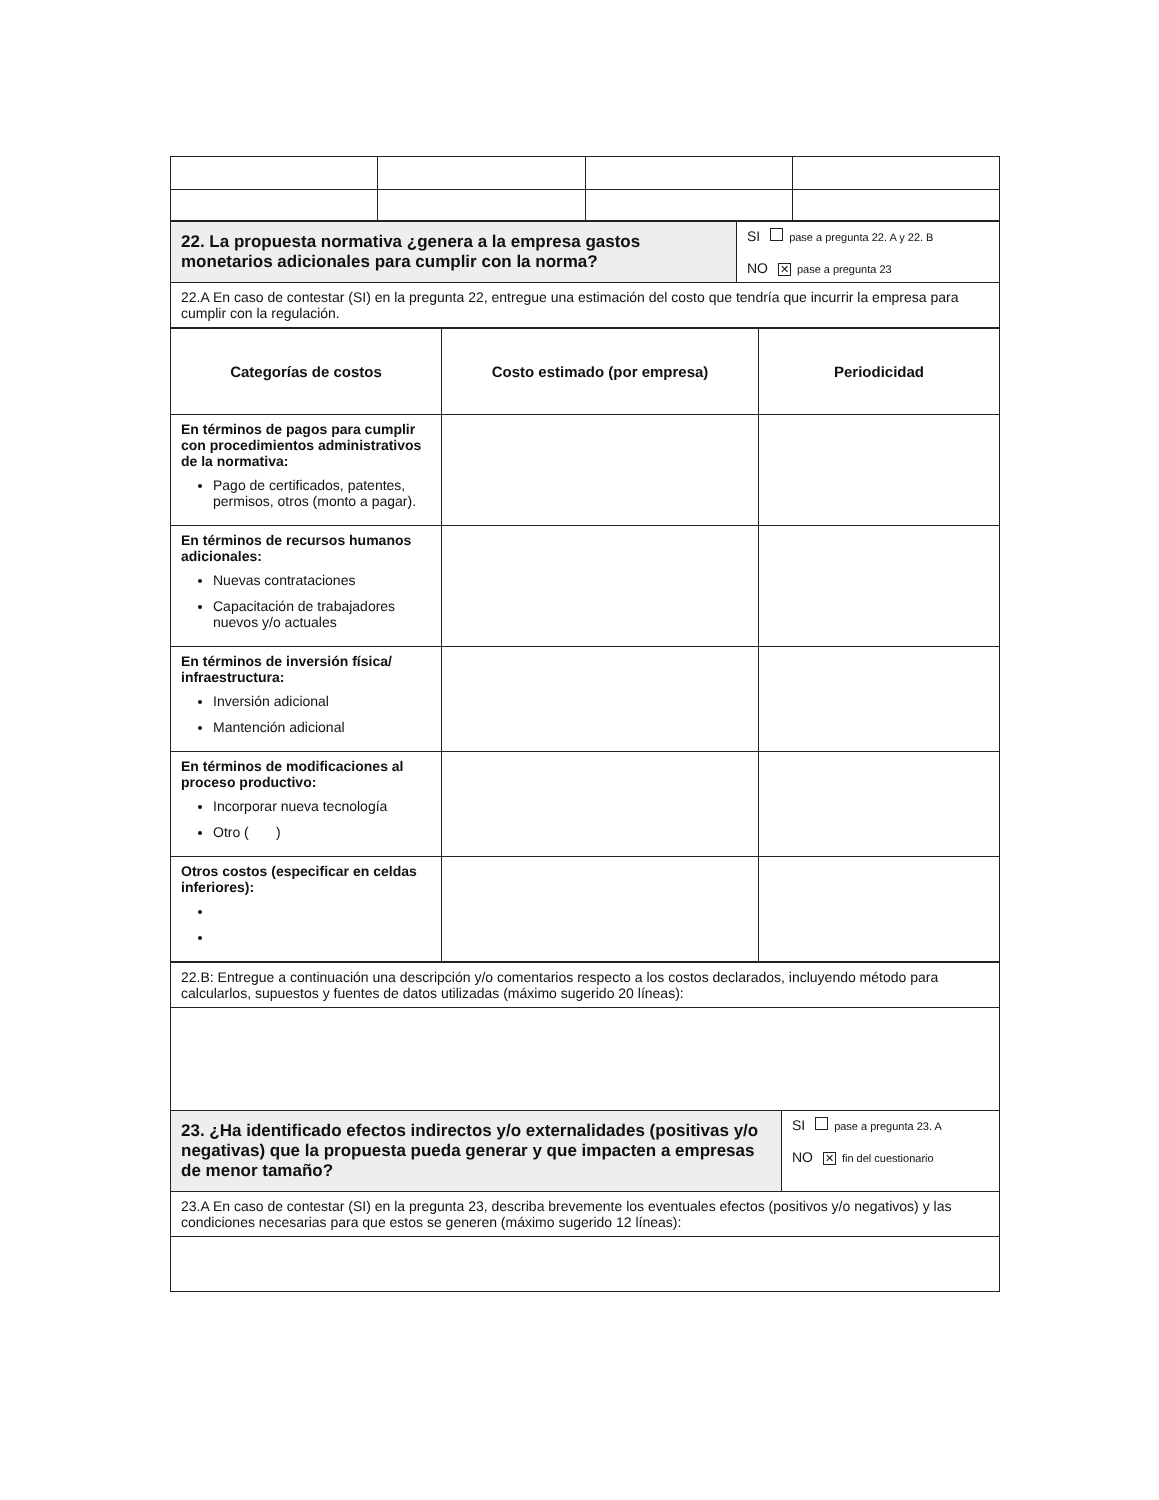| 22. La propuesta normativa ¿genera a la empresa gastos monetarios adicionales para cumplir con la norma? | SI pase a pregunta 22. A y 22. B NO ✕ pase a pregunta 23 |
| 22.A En caso de contestar (SI) en la pregunta 22, entregue una estimación del costo que tendría que incurrir la empresa para cumplir con la regulación. | |
| Categorías de costos | Costo estimado (por empresa) | Periodicidad |
| --- | --- | --- |
| En términos de pagos para cumplir con procedimientos administrativos de la normativa: Pago de certificados, patentes, permisos, otros (monto a pagar). | | |
| En términos de recursos humanos adicionales: Nuevas contrataciones Capacitación de trabajadores nuevos y/o actuales | | |
| En términos de inversión física/ infraestructura: Inversión adicional Mantención adicional | | |
| En términos de modificaciones al proceso productivo: Incorporar nueva tecnología Otro ( ) | | |
| Otros costos (especificar en celdas inferiores): | | |
| 22.B: Entregue a continuación una descripción y/o comentarios respecto a los costos declarados, incluyendo método para calcularlos, supuestos y fuentes de datos utilizadas (máximo sugerido 20 líneas): | |
| 23. ¿Ha identificado efectos indirectos y/o externalidades (positivas y/o negativas) que la propuesta pueda generar y que impacten a empresas de menor tamaño? | SI pase a pregunta 23. A NO ✕ fin del cuestionario |
| 23.A En caso de contestar (SI) en la pregunta 23, describa brevemente los eventuales efectos (positivos y/o negativos) y las condiciones necesarias para que estos se generen (máximo sugerido 12 líneas): | |